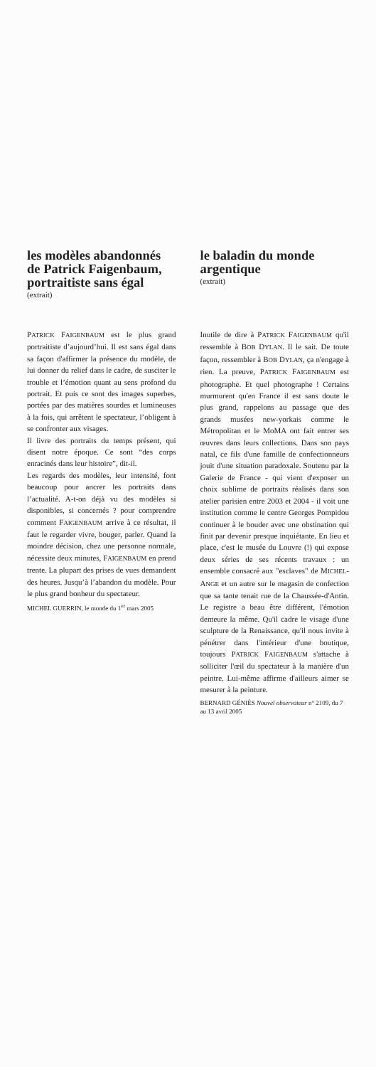les modèles abandonnés de Patrick Faigenbaum, portraitiste sans égal
(extrait)
PATRICK FAIGENBAUM est le plus grand portraitiste d’aujourd’hui. Il est sans égal dans sa façon d'affirmer la présence du modèle, de lui donner du relief dans le cadre, de susciter le trouble et l’émotion quant au sens profond du portrait. Et puis ce sont des images superbes, portées par des matières sourdes et lumineuses à la fois, qui arrêtent le spectateur, l’obligent à se confronter aux visages.
Il livre des portraits du temps présent, qui disent notre époque. Ce sont “des corps enracinés dans leur histoire”, dit-il.
Les regards des modèles, leur intensité, font beaucoup pour ancrer les portraits dans l’actualité. A-t-on déjà vu des modèles si disponibles, si concernés ? pour comprendre comment FAIGENBAUM arrive à ce résultat, il faut le regarder vivre, bouger, parler. Quand la moindre décision, chez une personne normale, nécessite deux minutes, FAIGENBAUM en prend trente. La plupart des prises de vues demandent des heures. Jusqu’à l’abandon du modèle. Pour le plus grand bonheur du spectateur.
MICHEL GUERRIN, le monde du 1<sup>er</sup> mars 2005
le baladin du monde argentique
(extrait)
Inutile de dire à PATRICK FAIGENBAUM qu'il ressemble à BOB DYLAN. Il le sait. De toute façon, ressembler à BOB DYLAN, ça n'engage à rien. La preuve, PATRICK FAIGENBAUM est photographe. Et quel photographe ! Certains murmurent qu'en France il est sans doute le plus grand, rappelons au passage que des grands musées new-yorkais comme le Métropolitan et le MoMA ont fait entrer ses œuvres dans leurs collections. Dans son pays natal, ce fils d'une famille de confectionneurs jouit d'une situation paradoxale. Soutenu par la Galerie de France - qui vient d'exposer un choix sublime de portraits réalisés dans son atelier parisien entre 2003 et 2004 - il voit une institution comme le centre Georges Pompidou continuer à le bouder avec une obstination qui finit par devenir presque inquiétante. En lieu et place, c'est le musée du Louvre (!) qui expose deux séries de ses récents travaux : un ensemble consacré aux "esclaves" de MICHEL-ANGE et un autre sur le magasin de confection que sa tante tenait rue de la Chaussée-d'Antin. Le registre a beau être différent, l'émotion demeure la même. Qu'il cadre le visage d'une sculpture de la Renaissance, qu'il nous invite à pénétrer dans l'intérieur d'une boutique, toujours PATRICK FAIGENBAUM s'attache à solliciter l'œil du spectateur à la manière d'un peintre. Lui-même affirme d'ailleurs aimer se mesurer à la peinture.
BERNARD GÉNIÈS Nouvel observateur n° 2109, du 7 au 13 avril 2005